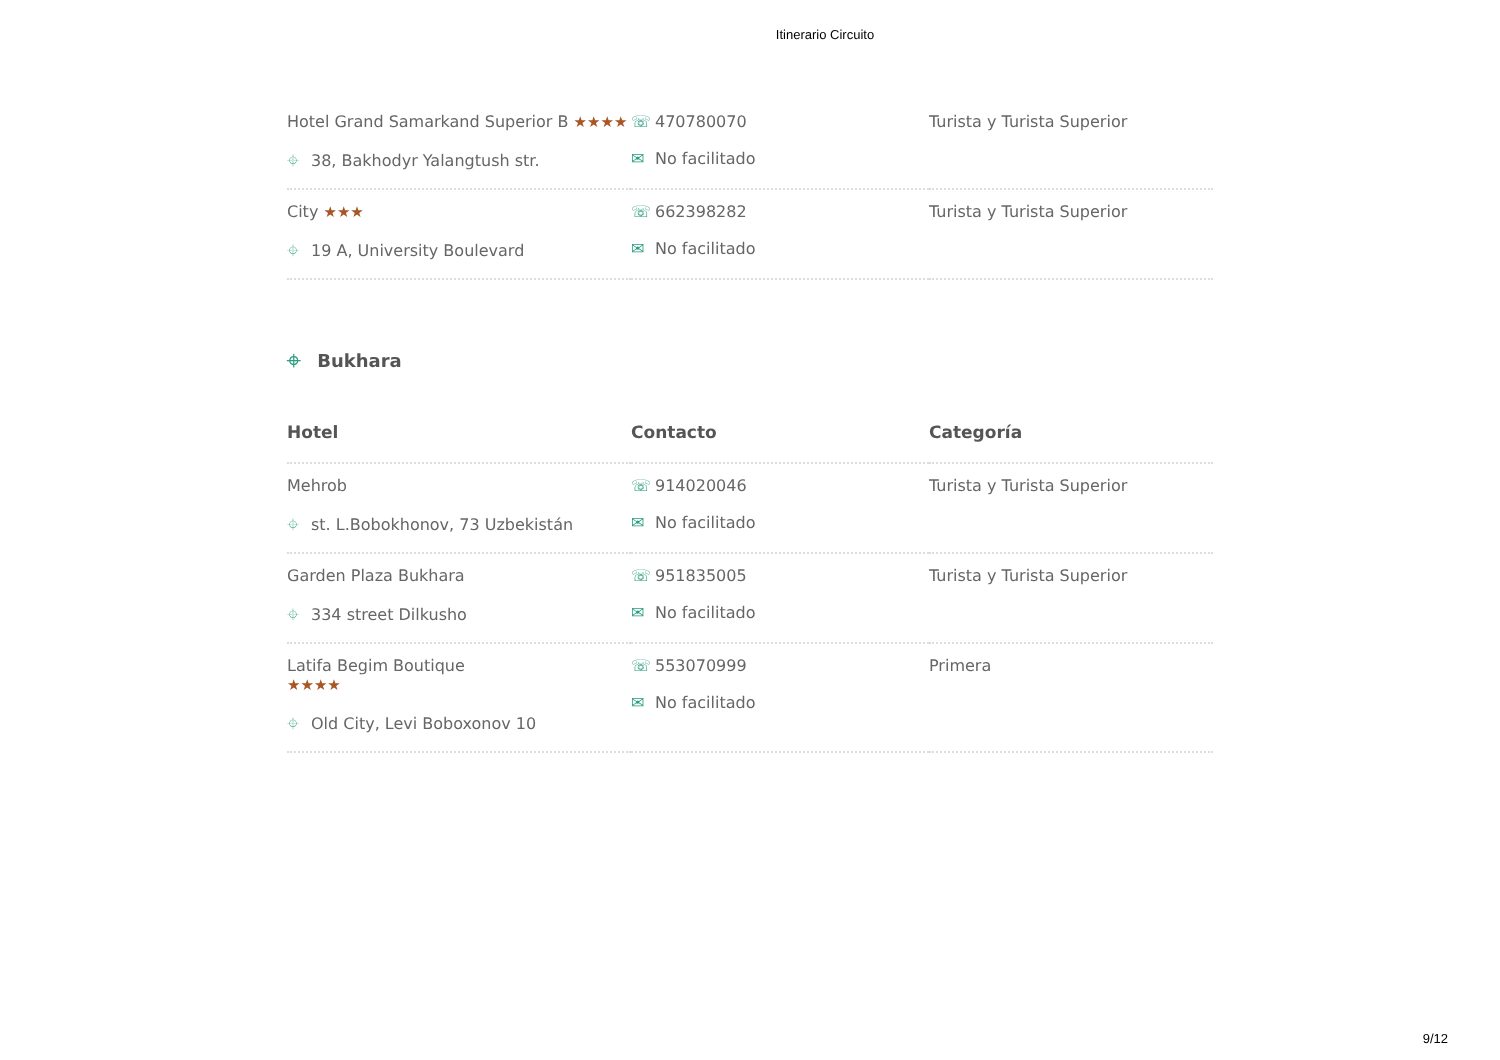Itinerario Circuito
| Hotel Grand Samarkand Superior B ★★★★ ⌖ 38, Bakhodyr Yalangtush str. | ☏ 470780070 ✉ No facilitado | Turista y Turista Superior |
| City ★★★ ⌖ 19 A, University Boulevard | ☏ 662398282 ✉ No facilitado | Turista y Turista Superior |
⌖ Bukhara
| Hotel | Contacto | Categoría |
| --- | --- | --- |
| Mehrob ⌖ st. L.Bobokhonov, 73 Uzbekistán | ☏ 914020046 ✉ No facilitado | Turista y Turista Superior |
| Garden Plaza Bukhara ⌖ 334 street Dilkusho | ☏ 951835005 ✉ No facilitado | Turista y Turista Superior |
| Latifa Begim Boutique ★★★★ ⌖ Old City, Levi Boboxonov 10 | ☏ 553070999 ✉ No facilitado | Primera |
9/12